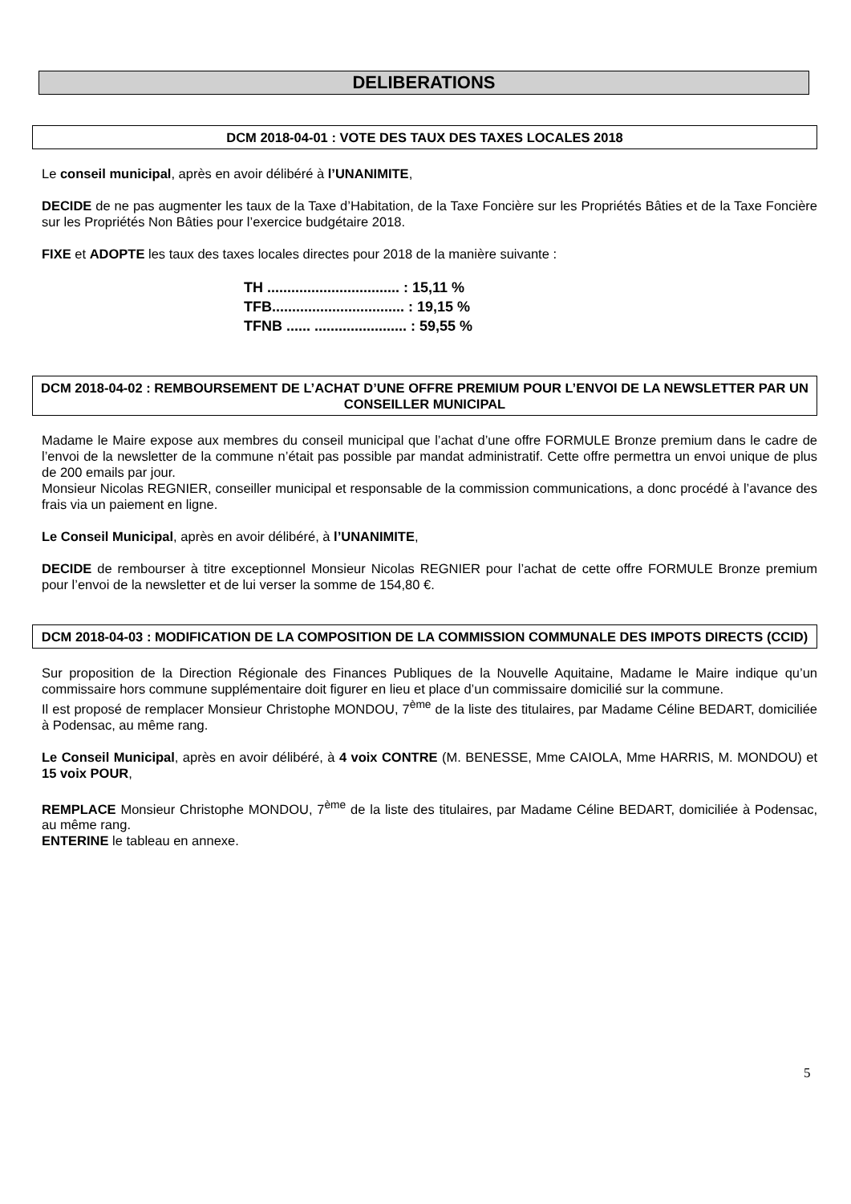DELIBERATIONS
DCM 2018-04-01 : VOTE DES TAUX DES TAXES LOCALES 2018
Le conseil municipal, après en avoir délibéré à l’UNANIMITE,
DECIDE de ne pas augmenter les taux de la Taxe d’Habitation, de la Taxe Foncière sur les Propriétés Bâties et de la Taxe Foncière sur les Propriétés Non Bâties pour l’exercice budgétaire 2018.
FIXE et ADOPTE les taux des taxes locales directes pour 2018 de la manière suivante :
TH ................................. : 15,11 %
TFB................................. : 19,15 %
TFNB ...... ....................... : 59,55 %
DCM 2018-04-02 : REMBOURSEMENT DE L’ACHAT D’UNE OFFRE PREMIUM POUR L’ENVOI DE LA NEWSLETTER PAR UN CONSEILLER MUNICIPAL
Madame le Maire expose aux membres du conseil municipal que l’achat d’une offre FORMULE Bronze premium dans le cadre de l’envoi de la newsletter de la commune n’était pas possible par mandat administratif. Cette offre permettra un envoi unique de plus de 200 emails par jour.
Monsieur Nicolas REGNIER, conseiller municipal et responsable de la commission communications, a donc procédé à l’avance des frais via un paiement en ligne.
Le Conseil Municipal, après en avoir délibéré, à l’UNANIMITE,
DECIDE de rembourser à titre exceptionnel Monsieur Nicolas REGNIER pour l’achat de cette offre FORMULE Bronze premium pour l’envoi de la newsletter et de lui verser la somme de 154,80 €.
DCM 2018-04-03 : MODIFICATION DE LA COMPOSITION DE LA COMMISSION COMMUNALE DES IMPOTS DIRECTS (CCID)
Sur proposition de la Direction Régionale des Finances Publiques de la Nouvelle Aquitaine, Madame le Maire indique qu’un commissaire hors commune supplémentaire doit figurer en lieu et place d’un commissaire domicilié sur la commune.
Il est proposé de remplacer Monsieur Christophe MONDOU, 7<sup>ème</sup> de la liste des titulaires, par Madame Céline BEDART, domiciliée à Podensac, au même rang.
Le Conseil Municipal, après en avoir délibéré, à 4 voix CONTRE (M. BENESSE, Mme CAIOLA, Mme HARRIS, M. MONDOU) et 15 voix POUR,
REMPLACE Monsieur Christophe MONDOU, 7<sup>ème</sup> de la liste des titulaires, par Madame Céline BEDART, domiciliée à Podensac, au même rang.
ENTERINE le tableau en annexe.
5